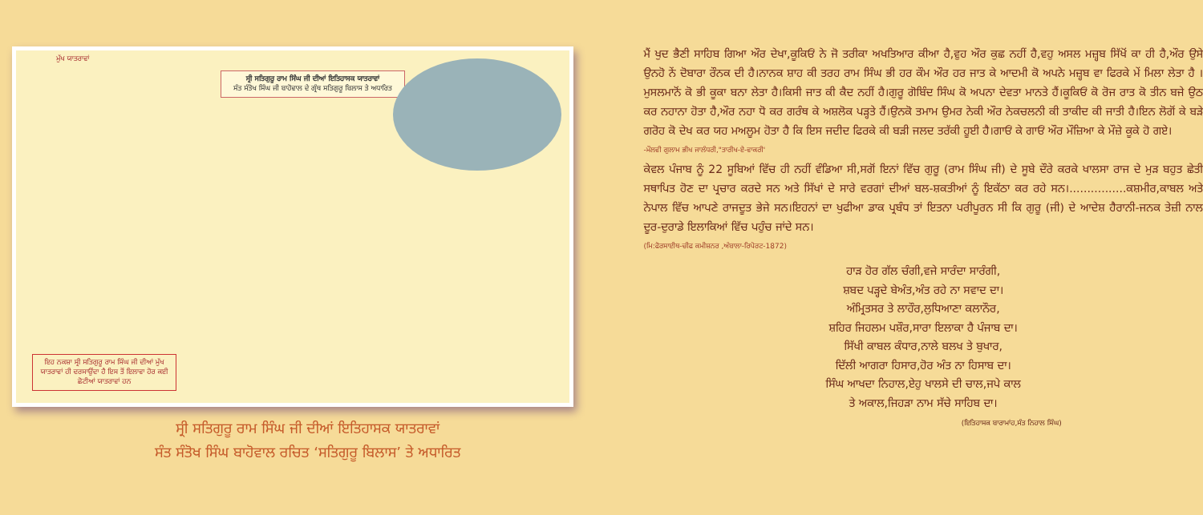ਮੁੱਖ ਯਾਤਰਾਵਾਂ
ਸ੍ਰੀ ਸਤਿਗੁਰੂ ਰਾਮ ਸਿੰਘ ਜੀ ਦੀਆਂ ਇਤਿਹਾਸਕ ਯਾਤਰਾਵਾਂ
ਸੰਤ ਸੰਤੋਖ ਸਿੰਘ ਜੀ ਬਾਹੋਵਾਲ ਦੇ ਗ੍ਰੰਥ ਸਤਿਗੁਰੂ ਬਿਲਾਸ ਤੇ ਅਧਾਰਿਤ
ਇਹ ਨਕਸ਼ਾ ਸ੍ਰੀ ਸਤਿਗੁਰੂ ਰਾਮ ਸਿੰਘ ਜੀ ਦੀਆਂ ਮੁੱਖ ਯਾਤਰਾਵਾਂ ਹੀ ਦਰਸਾਉਂਦਾ ਹੈ ਇਸ ਤੋਂ ਇਲਾਵਾ ਹੋਰ ਕਈ ਛੋਟੀਆਂ ਯਾਤਰਾਵਾਂ ਹਨ
ਸ੍ਰੀ ਸਤਿਗੁਰੂ ਰਾਮ ਸਿੰਘ ਜੀ ਦੀਆਂ ਇਤਿਹਾਸਕ ਯਾਤਰਾਵਾਂ
ਸੰਤ ਸੰਤੋਖ ਸਿੰਘ ਬਾਹੋਵਾਲ ਰਚਿਤ ‘ਸਤਿਗੁਰੂ ਬਿਲਾਸ’ ਤੇ ਅਧਾਰਿਤ
ਮੈਂ ਖੁਦ ਭੈਣੀ ਸਾਹਿਬ ਗਿਆ ਔਰ ਦੇਖਾ,ਕੂਕਿਓਂ ਨੇ ਜੋ ਤਰੀਕਾ ਅਖਤਿਆਰ ਕੀਆ ਹੈ,ਵੁਹ ਔਰ ਕੁਛ ਨਹੀਂ ਹੈ,ਵਹੁ ਅਸਲ ਮਜ਼੍ਹਬ ਸਿੱਖੋਂ ਕਾ ਹੀ ਹੈ,ਔਰ ਉਸੇ ਉਨਹੋ ਨੇਂ ਦੋਬਾਰਾ ਰੌਨਕ ਦੀ ਹੈ।ਨਾਨਕ ਸ਼ਾਹ ਕੀ ਤਰਹ ਰਾਮ ਸਿੰਘ ਭੀ ਹਰ ਕੌਮ ਔਰ ਹਰ ਜਾਤ ਕੇ ਆਦਮੀ ਕੋ ਅਪਨੇ ਮਜ਼੍ਹਬ ਵਾ ਫਿਰਕੇ ਮੇਂ ਮਿਲਾ ਲੇਤਾ ਹੈ ।ਮੁਸਲਮਾਨੋਂ ਕੋ ਭੀ ਕੂਕਾ ਬਨਾ ਲੇਤਾ ਹੈ।ਕਿਸੀ ਜਾਤ ਕੀ ਕੈਦ ਨਹੀਂ ਹੈ।ਗੁਰੂ ਗੋਬਿੰਦ ਸਿੰਘ ਕੋ ਅਪਨਾ ਦੇਵਤਾ ਮਾਨਤੇ ਹੈਂ।ਕੂਕਿਓਂ ਕੋ ਰੋਜ ਰਾਤ ਕੋ ਤੀਨ ਬਜੇ ਉਠ ਕਰ ਨਹਾਨਾ ਹੋਤਾ ਹੈ,ਔਰ ਨਹਾ ਧੋ ਕਰ ਗਰੰਥ ਕੇ ਅਸ਼ਲੋਕ ਪੜ੍ਹਤੇ ਹੈਂ।ਉਨਕੋ ਤਮਾਮ ਉਮਰ ਨੇਕੀ ਔਰ ਨੇਕਚਲਨੀ ਕੀ ਤਾਕੀਦ ਕੀ ਜਾਤੀ ਹੈ।ਇਨ ਲੋਗੋਂ ਕੇ ਬੜੇ ਗਰੋਹ ਕੋ ਦੇਖ ਕਰ ਯਹ ਮਅਲੂਮ ਹੋਤਾ ਹੈ ਕਿ ਇਸ ਜਦੀਦ ਫਿਰਕੇ ਕੀ ਬੜੀ ਜਲਦ ਤਰੱਕੀ ਹੂਈ ਹੈ।ਗਾਓਂ ਕੇ ਗਾਓਂ ਔਰ ਮੌਜ਼ਿਆ ਕੇ ਮੌਜ਼ੇ ਕੂਕੇ ਹੋ ਗਏ।
-ਮੌਲਵੀ ਗੁਲਾਮ ਭੀਖ ਜਾਲੰਧਰੀ,"ਤਾਰੀਖ-ਏ-ਵਾਕਰੀ'
ਕੇਵਲ ਪੰਜਾਬ ਨੂੰ 22 ਸੂਬਿਆਂ ਵਿੱਚ ਹੀ ਨਹੀਂ ਵੰਡਿਆ ਸੀ,ਸਗੋਂ ਇਨਾਂ ਵਿੱਚ ਗੁਰੂ (ਰਾਮ ਸਿੰਘ ਜੀ) ਦੇ ਸੂਬੇ ਦੌਰੇ ਕਰਕੇ ਖਾਲਸਾ ਰਾਜ ਦੇ ਮੁੜ ਬਹੁਤ ਛੇਤੀ ਸਥਾਪਿਤ ਹੋਣ ਦਾ ਪ੍ਰਚਾਰ ਕਰਦੇ ਸਨ ਅਤੇ ਸਿੱਖਾਂ ਦੇ ਸਾਰੇ ਵਰਗਾਂ ਦੀਆਂ ਬਲ-ਸ਼ਕਤੀਆਂ ਨੂੰ ਇਕੱਠਾ ਕਰ ਰਹੇ ਸਨ।................ਕਸ਼ਮੀਰ,ਕਾਬਲ ਅਤੇ ਨੇਪਾਲ ਵਿੱਚ ਆਪਣੇ ਰਾਜਦੂਤ ਭੇਜੇ ਸਨ।ਇਹਨਾਂ ਦਾ ਖੁਫੀਆ ਡਾਕ ਪ੍ਰਬੰਧ ਤਾਂ ਇਤਨਾ ਪਰੀਪੂਰਨ ਸੀ ਕਿ ਗੁਰੂ (ਜੀ) ਦੇ ਆਦੇਸ਼ ਹੈਰਾਨੀ-ਜਨਕ ਤੇਜ਼ੀ ਨਾਲ ਦੂਰ-ਦੁਰਾਡੇ ਇਲਾਕਿਆਂ ਵਿੱਚ ਪਹੁੰਚ ਜਾਂਦੇ ਸਨ।
(ਮਿ:ਫੋਰਸਾਈਥ-ਚੀਫ ਕਮੀਸ਼ਨਰ ,ਅੰਬਾਲਾ-ਰਿਪੋਰਟ-1872)
ਹਾੜ ਹੋਰ ਗੱਲ ਚੰਗੀ,ਵਜੇ ਸਾਰੰਦਾ ਸਾਰੰਗੀ,
ਸ਼ਬਦ ਪੜ੍ਹਦੇ ਬੇਅੰਤ,ਅੰਤ ਰਹੇ ਨਾ ਸਵਾਦ ਦਾ।
ਅੰਮ੍ਰਿਤਸਰ ਤੇ ਲਾਹੌਰ,ਲੁਧਿਆਣਾ ਕਲਾਨੌਰ,
ਸ਼ਹਿਰ ਜਿਹਲਮ ਪਸ਼ੌਰ,ਸਾਰਾ ਇਲਾਕਾ ਹੈ ਪੰਜਾਬ ਦਾ।
ਸਿੱਖੀ ਕਾਬਲ ਕੰਧਾਰ,ਨਾਲੇ ਬਲਖ ਤੇ ਬੁਖਾਰ,
ਦਿੱਲੀ ਆਗਰਾ ਹਿਸਾਰ,ਹੋਰ ਅੰਤ ਨਾ ਹਿਸਾਬ ਦਾ।
ਸਿੰਘ ਆਖਦਾ ਨਿਹਾਲ,ਏਹੁ ਖਾਲਸੇ ਦੀ ਚਾਲ,ਜਪੇ ਕਾਲ
ਤੇ ਅਕਾਲ,ਜਿਹੜਾ ਨਾਮ ਸੱਚੇ ਸਾਹਿਬ ਦਾ।
(ਇਤਿਹਾਸਕ ਬਾਰਾਮਾਂਹ,ਸੰਤ ਨਿਹਾਲ ਸਿੰਘ)